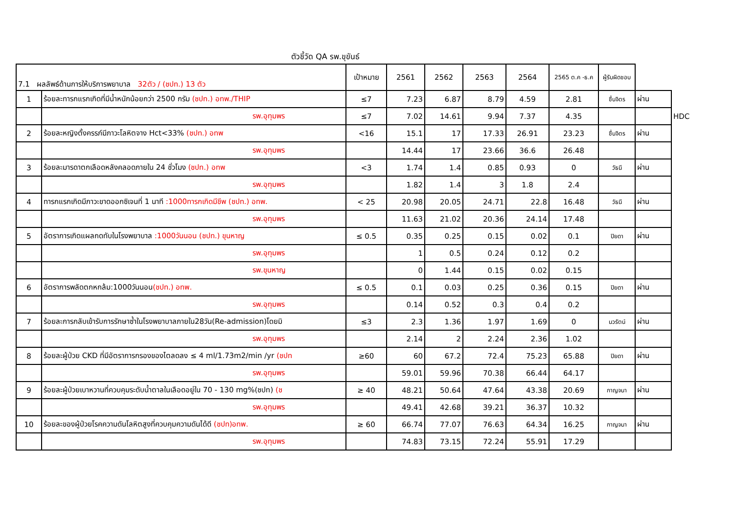ตัวชี้วัด QA รพ.ขุขันธ์
| 7.1 ผลลัพธ์ด้านการให้บริการพยาบาล 32ตัว / (ชปท.) 13 ตัว | | เป้าหมาย | 2561 | 2562 | 2563 | 2564 | 2565 ต.ค -ธ.ค | ผู้รับผิดชอบ | | |
| 1 | ร้อยละทารกแรกเกิดที่มีน้ำหนักน้อยกว่า 2500 กรัม (ชปท.) อทพ./THIP | ≤7 | 7.23 | 6.87 | 8.79 | 4.59 | 2.81 | ชื่นจิตร | ผ่าน | |
| | รพ.อุทุมพร | ≤7 | 7.02 | 14.61 | 9.94 | 7.37 | 4.35 | | | HDC |
| 2 | ร้อยละหญิงตั้งครรภ์มีภาวะโลหิตจาง Hct<33% (ชปท.) อทพ | <16 | 15.1 | 17 | 17.33 | 26.91 | 23.23 | ชื่นจิตร | ผ่าน | |
| | รพ.อุทุมพร | | 14.44 | 17 | 23.66 | 36.6 | 26.48 | | | |
| 3 | ร้อยละมารดาตกเลือดหลังคลอดภายใน 24 ชั่วโมง (ชปท.) อทพ | <3 | 1.74 | 1.4 | 0.85 | 0.93 | 0 | วัธนี | ผ่าน | |
| | รพ.อุทุมพร | | 1.82 | 1.4 | 3 | 1.8 | 2.4 | | | |
| 4 | ทารกแรกเกิดมีภาวะขาดออกซิเจนที่ 1 นาที :1000ทารกเกิดมีชีพ (ชปท.) อทพ. | < 25 | 20.98 | 20.05 | 24.71 | 22.8 | 16.48 | วัธนี | ผ่าน | |
| | รพ.อุทุมพร | | 11.63 | 21.02 | 20.36 | 24.14 | 17.48 | | | |
| 5 | อัตราการเกิดแผลกดทับในโรงพยาบาล :1000วันนอน (ชปท.) ขุนหาญ | ≤ 0.5 | 0.35 | 0.25 | 0.15 | 0.02 | 0.1 | ปิยดา | ผ่าน | |
| | รพ.อุทุมพร | | 1 | 0.5 | 0.24 | 0.12 | 0.2 | | | |
| | รพ.ขุนหาญ | | 0 | 1.44 | 0.15 | 0.02 | 0.15 | | | |
| 6 | อัตราการพลัดตกหกล้ม:1000วันนอน (ชปท.) อทพ. | ≤ 0.5 | 0.1 | 0.03 | 0.25 | 0.36 | 0.15 | ปิยดา | ผ่าน | |
| | รพ.อุทุมพร | | 0.14 | 0.52 | 0.3 | 0.4 | 0.2 | | | |
| 7 | ร้อยละการกลับเข้ารับการรักษาซ้ำในโรงพยาบาลภายใน28วัน(Re-admission)โดยมิ | ≤3 | 2.3 | 1.36 | 1.97 | 1.69 | 0 | นวรัตน์ | ผ่าน | |
| | รพ.อุทุมพร | | 2.14 | 2 | 2.24 | 2.36 | 1.02 | | | |
| 8 | ร้อยละผู้ป่วย CKD ที่มีอัตราการกรองของไตลดลง ≤ 4 ml/1.73m2/min /yr (ชปท | ≥60 | 60 | 67.2 | 72.4 | 75.23 | 65.88 | ปิยดา | ผ่าน | |
| | รพ.อุทุมพร | | 59.01 | 59.96 | 70.38 | 66.44 | 64.17 | | | |
| 9 | ร้อยละผู้ป่วยเบาหวานที่ควบคุมระดับน้ำตาลในเลือดอยู่ใน 70 - 130 mg%(ชปท) (ช | ≥ 40 | 48.21 | 50.64 | 47.64 | 43.38 | 20.69 | กาญจนา | ผ่าน | |
| | รพ.อุทุมพร | | 49.41 | 42.68 | 39.21 | 36.37 | 10.32 | | | |
| 10 | ร้อยละของผู้ป่วยโรคความดันโลหิตสูงที่ควบคุมความดันได้ดี (ชปท)อทพ. | ≥ 60 | 66.74 | 77.07 | 76.63 | 64.34 | 16.25 | กาญจนา | ผ่าน | |
| | รพ.อุทุมพร | | 74.83 | 73.15 | 72.24 | 55.91 | 17.29 | | | |